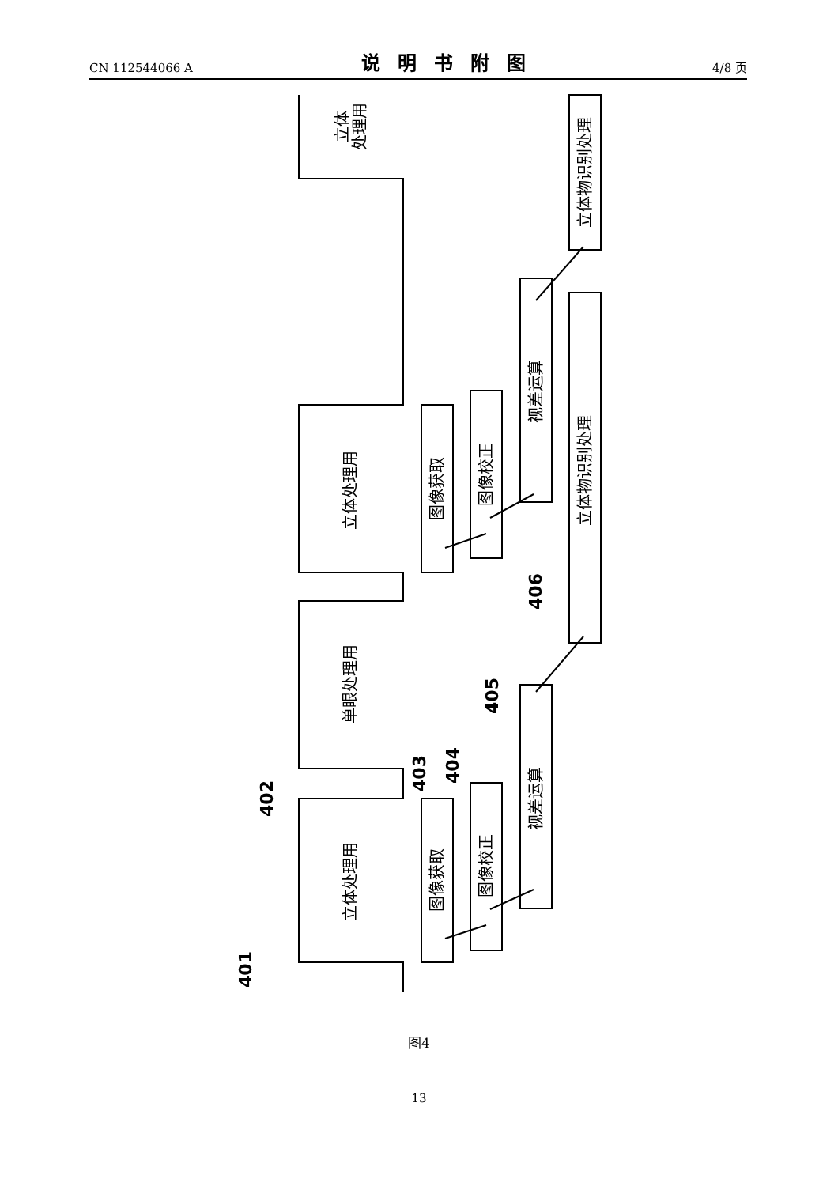CN 112544066 A 说明书附图 4/8 页
立体
处理用
立体处理用
单眼处理用
立体处理用
图像获取
图像校正
视差运算
立体物识别处理
立体物识别处理
图像获取
图像校正
视差运算
401
402
403
404
405
406
图4
13